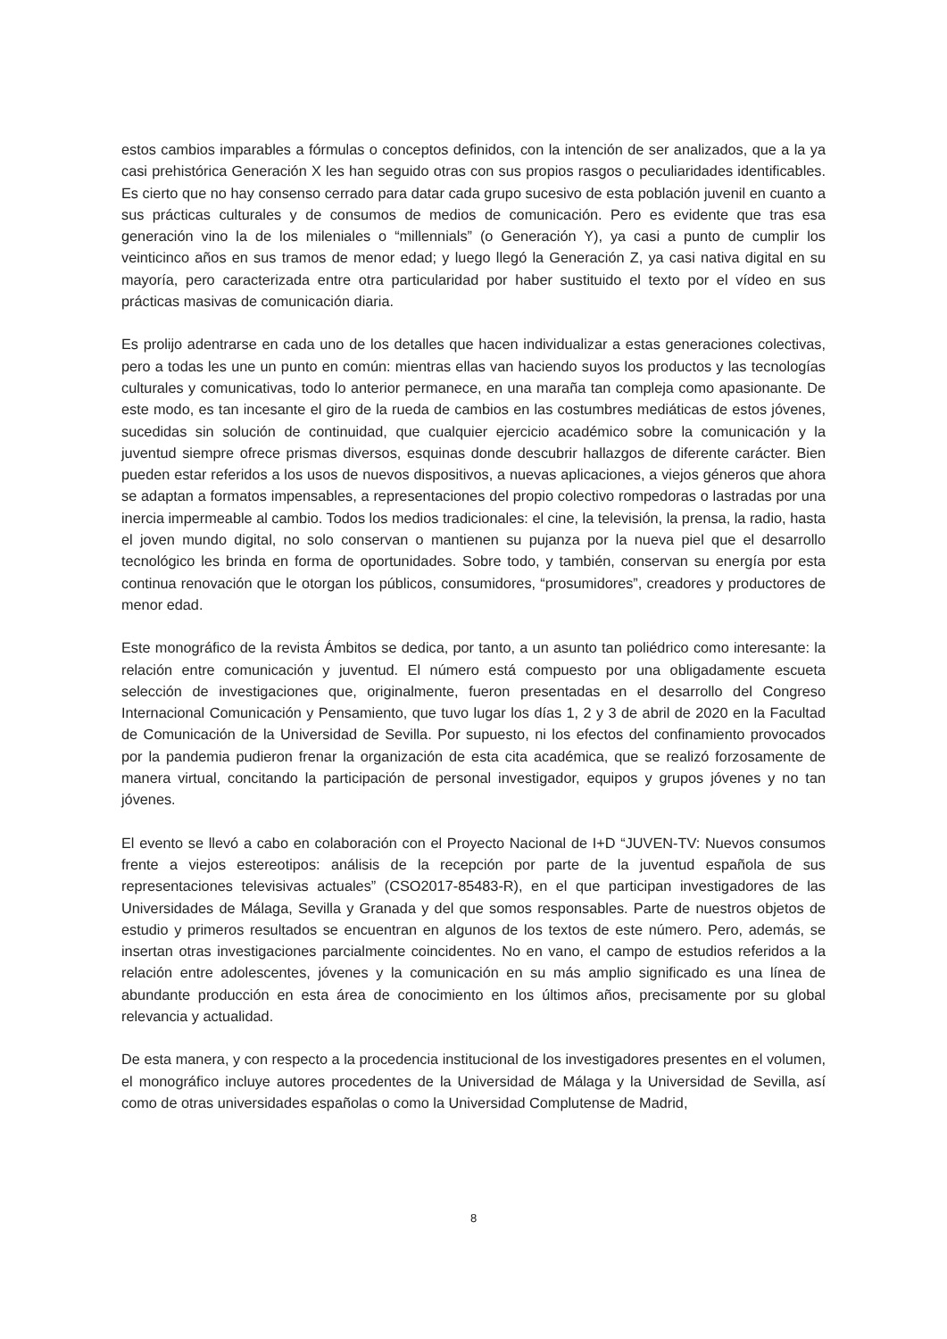estos cambios imparables a fórmulas o conceptos definidos, con la intención de ser analizados, que a la ya casi prehistórica Generación X les han seguido otras con sus propios rasgos o peculiaridades identificables. Es cierto que no hay consenso cerrado para datar cada grupo sucesivo de esta población juvenil en cuanto a sus prácticas culturales y de consumos de medios de comunicación. Pero es evidente que tras esa generación vino la de los mileniales o “millennials” (o Generación Y), ya casi a punto de cumplir los veinticinco años en sus tramos de menor edad; y luego llegó la Generación Z, ya casi nativa digital en su mayoría, pero caracterizada entre otra particularidad por haber sustituido el texto por el vídeo en sus prácticas masivas de comunicación diaria.
Es prolijo adentrarse en cada uno de los detalles que hacen individualizar a estas generaciones colectivas, pero a todas les une un punto en común: mientras ellas van haciendo suyos los productos y las tecnologías culturales y comunicativas, todo lo anterior permanece, en una maraña tan compleja como apasionante. De este modo, es tan incesante el giro de la rueda de cambios en las costumbres mediáticas de estos jóvenes, sucedidas sin solución de continuidad, que cualquier ejercicio académico sobre la comunicación y la juventud siempre ofrece prismas diversos, esquinas donde descubrir hallazgos de diferente carácter. Bien pueden estar referidos a los usos de nuevos dispositivos, a nuevas aplicaciones, a viejos géneros que ahora se adaptan a formatos impensables, a representaciones del propio colectivo rompedoras o lastradas por una inercia impermeable al cambio. Todos los medios tradicionales: el cine, la televisión, la prensa, la radio, hasta el joven mundo digital, no solo conservan o mantienen su pujanza por la nueva piel que el desarrollo tecnológico les brinda en forma de oportunidades. Sobre todo, y también, conservan su energía por esta continua renovación que le otorgan los públicos, consumidores, “prosumidores”, creadores y productores de menor edad.
Este monográfico de la revista Ámbitos se dedica, por tanto, a un asunto tan poliédrico como interesante: la relación entre comunicación y juventud. El número está compuesto por una obligadamente escueta selección de investigaciones que, originalmente, fueron presentadas en el desarrollo del Congreso Internacional Comunicación y Pensamiento, que tuvo lugar los días 1, 2 y 3 de abril de 2020 en la Facultad de Comunicación de la Universidad de Sevilla. Por supuesto, ni los efectos del confinamiento provocados por la pandemia pudieron frenar la organización de esta cita académica, que se realizó forzosamente de manera virtual, concitando la participación de personal investigador, equipos y grupos jóvenes y no tan jóvenes.
El evento se llevó a cabo en colaboración con el Proyecto Nacional de I+D “JUVEN-TV: Nuevos consumos frente a viejos estereotipos: análisis de la recepción por parte de la juventud española de sus representaciones televisivas actuales” (CSO2017-85483-R), en el que participan investigadores de las Universidades de Málaga, Sevilla y Granada y del que somos responsables. Parte de nuestros objetos de estudio y primeros resultados se encuentran en algunos de los textos de este número. Pero, además, se insertan otras investigaciones parcialmente coincidentes. No en vano, el campo de estudios referidos a la relación entre adolescentes, jóvenes y la comunicación en su más amplio significado es una línea de abundante producción en esta área de conocimiento en los últimos años, precisamente por su global relevancia y actualidad.
De esta manera, y con respecto a la procedencia institucional de los investigadores presentes en el volumen, el monográfico incluye autores procedentes de la Universidad de Málaga y la Universidad de Sevilla, así como de otras universidades españolas o como la Universidad Complutense de Madrid,
8